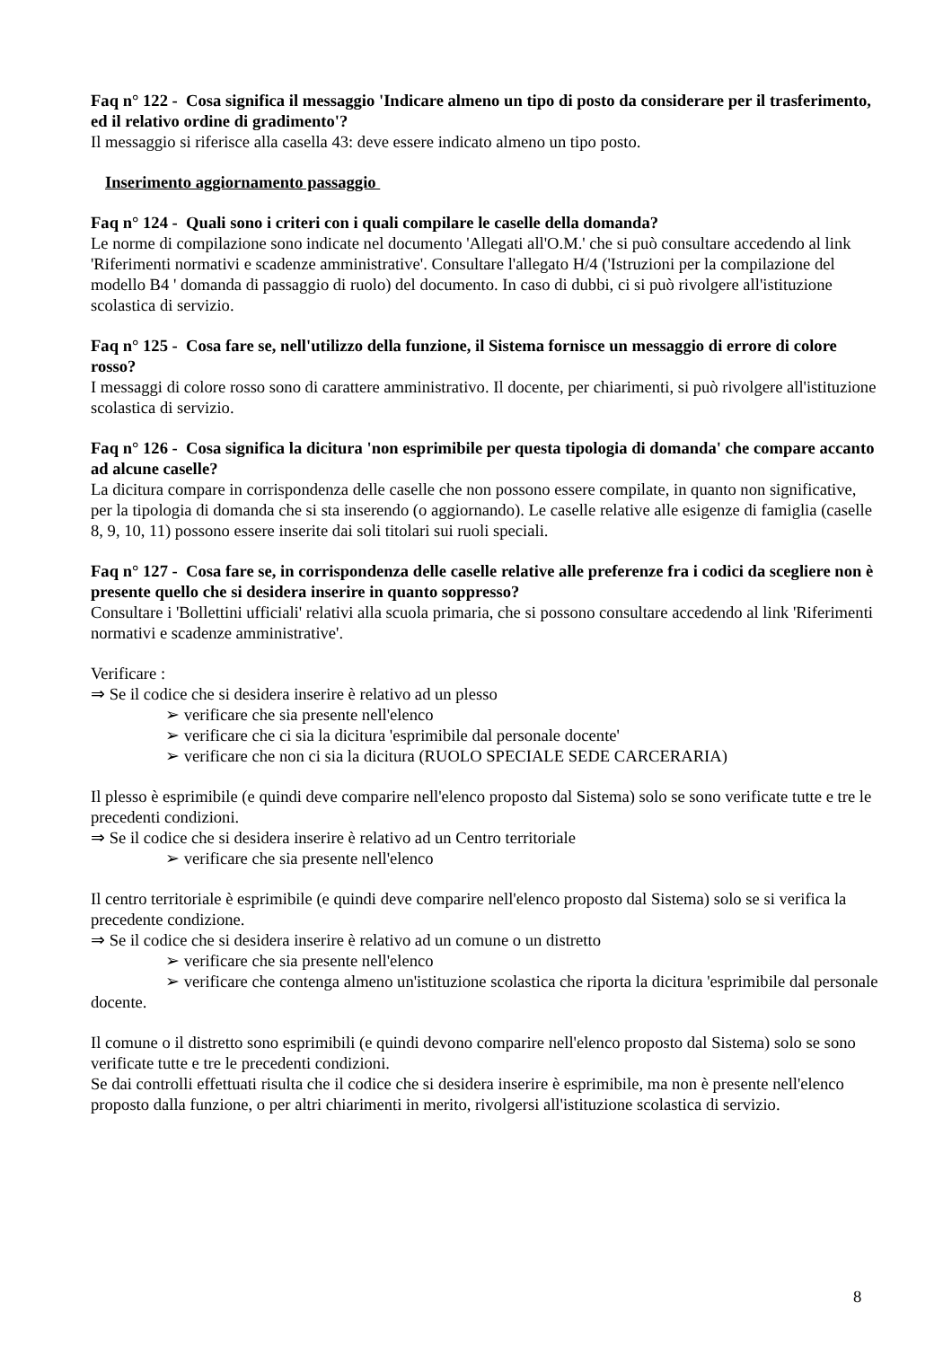Faq n° 122 - Cosa significa il messaggio 'Indicare almeno un tipo di posto da considerare per il trasferimento, ed il relativo ordine di gradimento'?
Il messaggio si riferisce alla casella 43: deve essere indicato almeno un tipo posto.
Inserimento aggiornamento passaggio
Faq n° 124 - Quali sono i criteri con i quali compilare le caselle della domanda?
Le norme di compilazione sono indicate nel documento 'Allegati all'O.M.' che si può consultare accedendo al link 'Riferimenti normativi e scadenze amministrative'. Consultare l'allegato H/4 ('Istruzioni per la compilazione del modello B4 ' domanda di passaggio di ruolo) del documento. In caso di dubbi, ci si può rivolgere all'istituzione scolastica di servizio.
Faq n° 125 - Cosa fare se, nell'utilizzo della funzione, il Sistema fornisce un messaggio di errore di colore rosso?
I messaggi di colore rosso sono di carattere amministrativo. Il docente, per chiarimenti, si può rivolgere all'istituzione scolastica di servizio.
Faq n° 126 - Cosa significa la dicitura 'non esprimibile per questa tipologia di domanda' che compare accanto ad alcune caselle?
La dicitura compare in corrispondenza delle caselle che non possono essere compilate, in quanto non significative, per la tipologia di domanda che si sta inserendo (o aggiornando). Le caselle relative alle esigenze di famiglia (caselle 8, 9, 10, 11) possono essere inserite dai soli titolari sui ruoli speciali.
Faq n° 127 - Cosa fare se, in corrispondenza delle caselle relative alle preferenze fra i codici da scegliere non è presente quello che si desidera inserire in quanto soppresso?
Consultare i 'Bollettini ufficiali' relativi alla scuola primaria, che si possono consultare accedendo al link 'Riferimenti normativi e scadenze amministrative'.
Verificare :
⇒ Se il codice che si desidera inserire è relativo ad un plesso
➢ verificare che sia presente nell'elenco
➢ verificare che ci sia la dicitura 'esprimibile dal personale docente'
➢ verificare che non ci sia la dicitura (RUOLO SPECIALE SEDE CARCERARIA)
Il plesso è esprimibile (e quindi deve comparire nell'elenco proposto dal Sistema) solo se sono verificate tutte e tre le precedenti condizioni.
⇒ Se il codice che si desidera inserire è relativo ad un Centro territoriale
➢ verificare che sia presente nell'elenco
Il centro territoriale è esprimibile (e quindi deve comparire nell'elenco proposto dal Sistema) solo se si verifica la precedente condizione.
⇒ Se il codice che si desidera inserire è relativo ad un comune o un distretto
➢ verificare che sia presente nell'elenco
➢ verificare che contenga almeno un'istituzione scolastica che riporta la dicitura 'esprimibile dal personale docente.
Il comune o il distretto sono esprimibili (e quindi devono comparire nell'elenco proposto dal Sistema) solo se sono verificate tutte e tre le precedenti condizioni.
Se dai controlli effettuati risulta che il codice che si desidera inserire è esprimibile, ma non è presente nell'elenco proposto dalla funzione, o per altri chiarimenti in merito, rivolgersi all'istituzione scolastica di servizio.
8